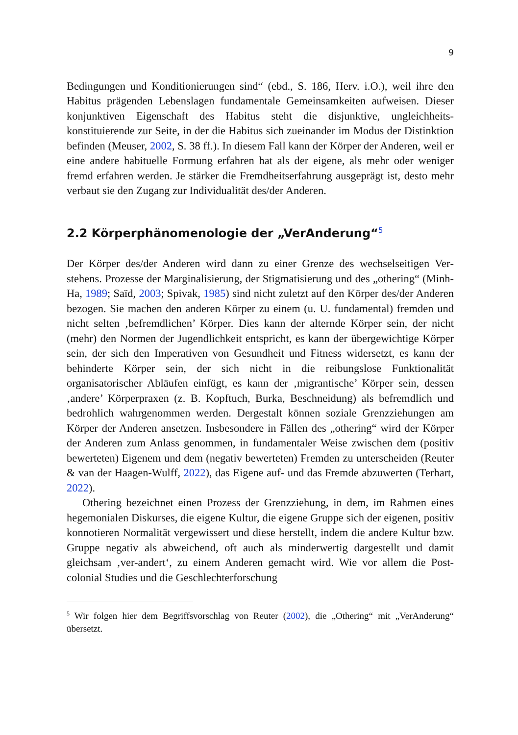9
Bedingungen und Konditionierungen sind“ (ebd., S. 186, Herv. i.O.), weil ihre den Habitus prägenden Lebenslagen fundamentale Gemeinsamkeiten aufweisen. Dieser konjunktiven Eigenschaft des Habitus steht die disjunktive, ungleichheits­konstituierende zur Seite, in der die Habitus sich zueinander im Modus der Distinktion befinden (Meuser, 2002, S. 38 ff.). In diesem Fall kann der Kör­per der Anderen, weil er eine andere habituelle Formung erfahren hat als der eigene, als mehr oder weniger fremd erfahren werden. Je stärker die Fremdheits­erfahrung ausgeprägt ist, desto mehr verbaut sie den Zugang zur Individualität des/der Anderen.
2.2 Körperphänomenologie der „VerAnderung“<sup>5</sup>
Der Körper des/der Anderen wird dann zu einer Grenze des wechselseitigen Ver­stehens. Prozesse der Marginalisierung, der Stigmatisierung und des „othering“ (Minh-Ha, 1989; Saïd, 2003; Spivak, 1985) sind nicht zuletzt auf den Körper des/der Anderen bezogen. Sie machen den anderen Körper zu einem (u. U. fundamental) fremden und nicht selten ‚befremdlichen’ Körper. Dies kann der alternde Körper sein, der nicht (mehr) den Normen der Jugendlichkeit entspricht, es kann der übergewichtige Körper sein, der sich den Imperativen von Gesund­heit und Fitness widersetzt, es kann der behinderte Körper sein, der sich nicht in die reibungslose Funktionalität organisatorischer Abläufen einfügt, es kann der ‚migrantische’ Körper sein, dessen ‚andere’ Körperpraxen (z. B. Kopftuch, Burka, Beschneidung) als befremdlich und bedrohlich wahrgenommen werden. Dergestalt können soziale Grenzziehungen am Körper der Anderen ansetzen. Ins­besondere in Fällen des „othering“ wird der Körper der Anderen zum Anlass genommen, in fundamentaler Weise zwischen dem (positiv bewerteten) Eige­nem und dem (negativ bewerteten) Fremden zu unterscheiden (Reuter & van der Haagen-Wulff, 2022), das Eigene auf- und das Fremde abzuwerten (Terhart, 2022).
Othering bezeichnet einen Prozess der Grenzziehung, in dem, im Rahmen eines hegemonialen Diskurses, die eigene Kultur, die eigene Gruppe sich der eigenen, positiv konnotieren Normalität vergewissert und diese herstellt, indem die andere Kultur bzw. Gruppe negativ als abweichend, oft auch als minder­wertig dargestellt und damit gleichsam ‚ver-andert‘, zu einem Anderen gemacht wird. Wie vor allem die Post-colonial Studies und die Geschlechterforschung
<sup>5</sup> Wir folgen hier dem Begriffsvorschlag von Reuter (2002), die „Othering“ mit „VerAnderung“ übersetzt.